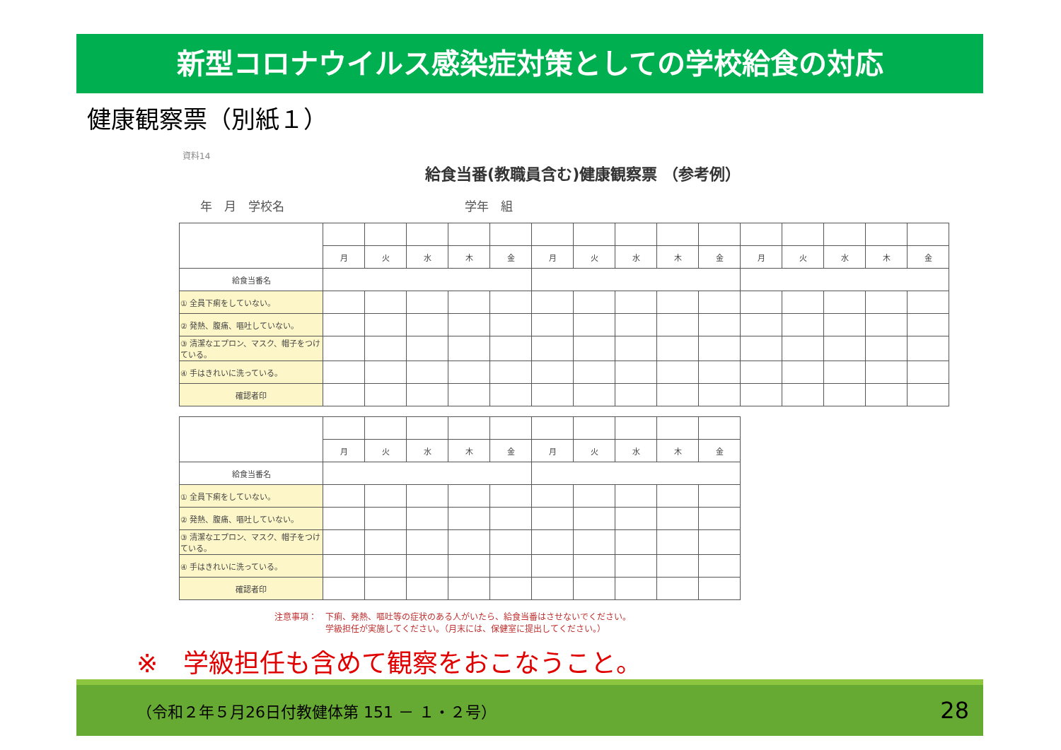新型コロナウイルス感染症対策としての学校給食の対応
健康観察票（別紙１）
資料14
給食当番(教職員含む)健康観察票 （参考例）
年　月　学校名　　　　　　　　　　　　　　　学年　組
| | 月 | 火 | 水 | 木 | 金 | 月 | 火 | 水 | 木 | 金 | 月 | 火 | 水 | 木 | 金 |
| 給食当番名 | | | | | | | | | | | | | | | |
| ① 全員下痢をしていない。 | | | | | | | | | | | | | | | |
| ② 発熱、腹痛、嘔吐していない。 | | | | | | | | | | | | | | | |
| ③ 清潔なエプロン、マスク、帽子をつけている。 | | | | | | | | | | | | | | | |
| ④ 手はきれいに洗っている。 | | | | | | | | | | | | | | | |
| 確認者印 | | | | | | | | | | | | | | | |
| | 月 | 火 | 水 | 木 | 金 | 月 | 火 | 水 | 木 | 金 |
| 給食当番名 | | | | | | | | | | |
| ① 全員下痢をしていない。 | | | | | | | | | | |
| ② 発熱、腹痛、嘔吐していない。 | | | | | | | | | | |
| ③ 清潔なエプロン、マスク、帽子をつけている。 | | | | | | | | | | |
| ④ 手はきれいに洗っている。 | | | | | | | | | | |
| 確認者印 | | | | | | | | | | |
注意事項：　下痢、発熱、嘔吐等の症状のある人がいたら、給食当番はさせないでください。
　　　　　　学級担任が実施してください。（月末には、保健室に提出してください。）
※　学級担任も含めて観察をおこなうこと。
（令和２年５月26日付教健体第 151 － １・２号） 28